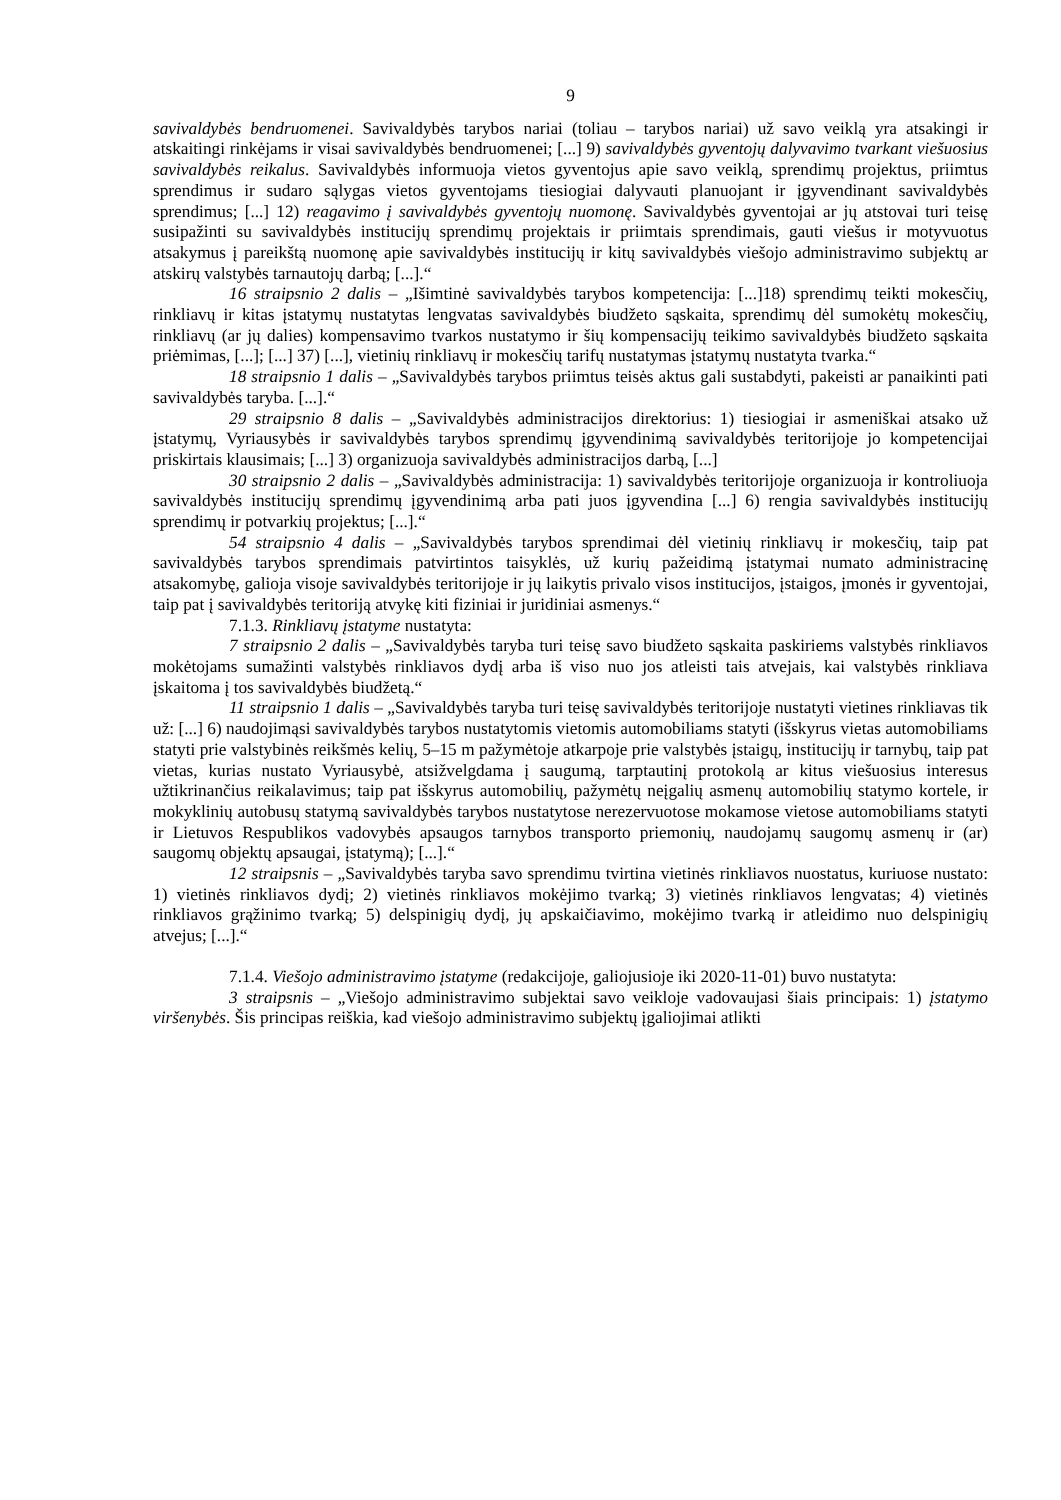9
savivaldybės bendruomenei. Savivaldybės tarybos nariai (toliau – tarybos nariai) už savo veiklą yra atsakingi ir atskaitingi rinkėjams ir visai savivaldybės bendruomenei; [...] 9) savivaldybės gyventojų dalyvavimo tvarkant viešuosius savivaldybės reikalus. Savivaldybės informuoja vietos gyventojus apie savo veiklą, sprendimų projektus, priimtus sprendimus ir sudaro sąlygas vietos gyventojams tiesiogiai dalyvauti planuojant ir įgyvendinant savivaldybės sprendimus; [...] 12) reagavimo į savivaldybės gyventojų nuomonę. Savivaldybės gyventojai ar jų atstovai turi teisę susipažinti su savivaldybės institucijų sprendimų projektais ir priimtais sprendimais, gauti viešus ir motyvuotus atsakymus į pareikštą nuomonę apie savivaldybės institucijų ir kitų savivaldybės viešojo administravimo subjektų ar atskirų valstybės tarnautojų darbą; [...].“
16 straipsnio 2 dalis – „Išimtinė savivaldybės tarybos kompetencija: [...]18) sprendimų teikti mokesčių, rinkliavų ir kitas įstatymų nustatytas lengvatas savivaldybės biudžeto sąskaita, sprendimų dėl sumokėtų mokesčių, rinkliavų (ar jų dalies) kompensavimo tvarkos nustatymo ir šių kompensacijų teikimo savivaldybės biudžeto sąskaita priėmimas, [...]; [...] 37) [...], vietinių rinkliavų ir mokesčių tarifų nustatymas įstatymų nustatyta tvarka.“
18 straipsnio 1 dalis – „Savivaldybės tarybos priimtus teisės aktus gali sustabdyti, pakeisti ar panaikinti pati savivaldybės taryba. [...].“
29 straipsnio 8 dalis – „Savivaldybės administracijos direktorius: 1) tiesiogiai ir asmeniškai atsako už įstatymų, Vyriausybės ir savivaldybės tarybos sprendimų įgyvendinimą savivaldybės teritorijoje jo kompetencijai priskirtais klausimais; [...] 3) organizuoja savivaldybės administracijos darbą, [...]
30 straipsnio 2 dalis – „Savivaldybės administracija: 1) savivaldybės teritorijoje organizuoja ir kontroliuoja savivaldybės institucijų sprendimų įgyvendinimą arba pati juos įgyvendina [...] 6) rengia savivaldybės institucijų sprendimų ir potvarkių projektus; [...].“
54 straipsnio 4 dalis – „Savivaldybės tarybos sprendimai dėl vietinių rinkliavų ir mokesčių, taip pat savivaldybės tarybos sprendimais patvirtintos taisyklės, už kurių pažeidimą įstatymai numato administracinę atsakomybę, galioja visoje savivaldybės teritorijoje ir jų laikytis privalo visos institucijos, įstaigos, įmonės ir gyventojai, taip pat į savivaldybės teritoriją atvykę kiti fiziniai ir juridiniai asmenys.“
7.1.3. Rinkliavų įstatyme nustatyta:
7 straipsnio 2 dalis – „Savivaldybės taryba turi teisę savo biudžeto sąskaita paskiriems valstybės rinkliavos mokėtojams sumažinti valstybės rinkliavos dydį arba iš viso nuo jos atleisti tais atvejais, kai valstybės rinkliava įskaitoma į tos savivaldybės biudžetą.“
11 straipsnio 1 dalis – „Savivaldybės taryba turi teisę savivaldybės teritorijoje nustatyti vietines rinkliavas tik už: [...] 6) naudojimąsi savivaldybės tarybos nustatytomis vietomis automobiliams statyti (išskyrus vietas automobiliams statyti prie valstybinės reikšmės kelių, 5–15 m pažymėtoje atkarpoje prie valstybės įstaigų, institucijų ir tarnybų, taip pat vietas, kurias nustato Vyriausybė, atsižvelgdama į saugumą, tarptautinį protokolą ar kitus viešuosius interesus užtikrinančius reikalavimus; taip pat išskyrus automobilių, pažymėtų neįgalių asmenų automobilių statymo kortele, ir mokyklinių autobusų statymą savivaldybės tarybos nustatytose nerezervuotose mokamose vietose automobiliams statyti ir Lietuvos Respublikos vadovybės apsaugos tarnybos transporto priemonių, naudojamų saugomų asmenų ir (ar) saugomų objektų apsaugai, įstatymą); [...].“
12 straipsnis – „Savivaldybės taryba savo sprendimu tvirtina vietinės rinkliavos nuostatus, kuriuose nustato: 1) vietinės rinkliavos dydį; 2) vietinės rinkliavos mokėjimo tvarką; 3) vietinės rinkliavos lengvatas; 4) vietinės rinkliavos grąžinimo tvarką; 5) delspinigių dydį, jų apskaičiavimo, mokėjimo tvarką ir atleidimo nuo delspinigių atvejus; [...].“
7.1.4. Viešojo administravimo įstatyme (redakcijoje, galiojusioje iki 2020-11-01) buvo nustatyta:
3 straipsnis – „Viešojo administravimo subjektai savo veikloje vadovaujasi šiais principais: 1) įstatymo viršenybės. Šis principas reiškia, kad viešojo administravimo subjektų įgaliojimai atlikti